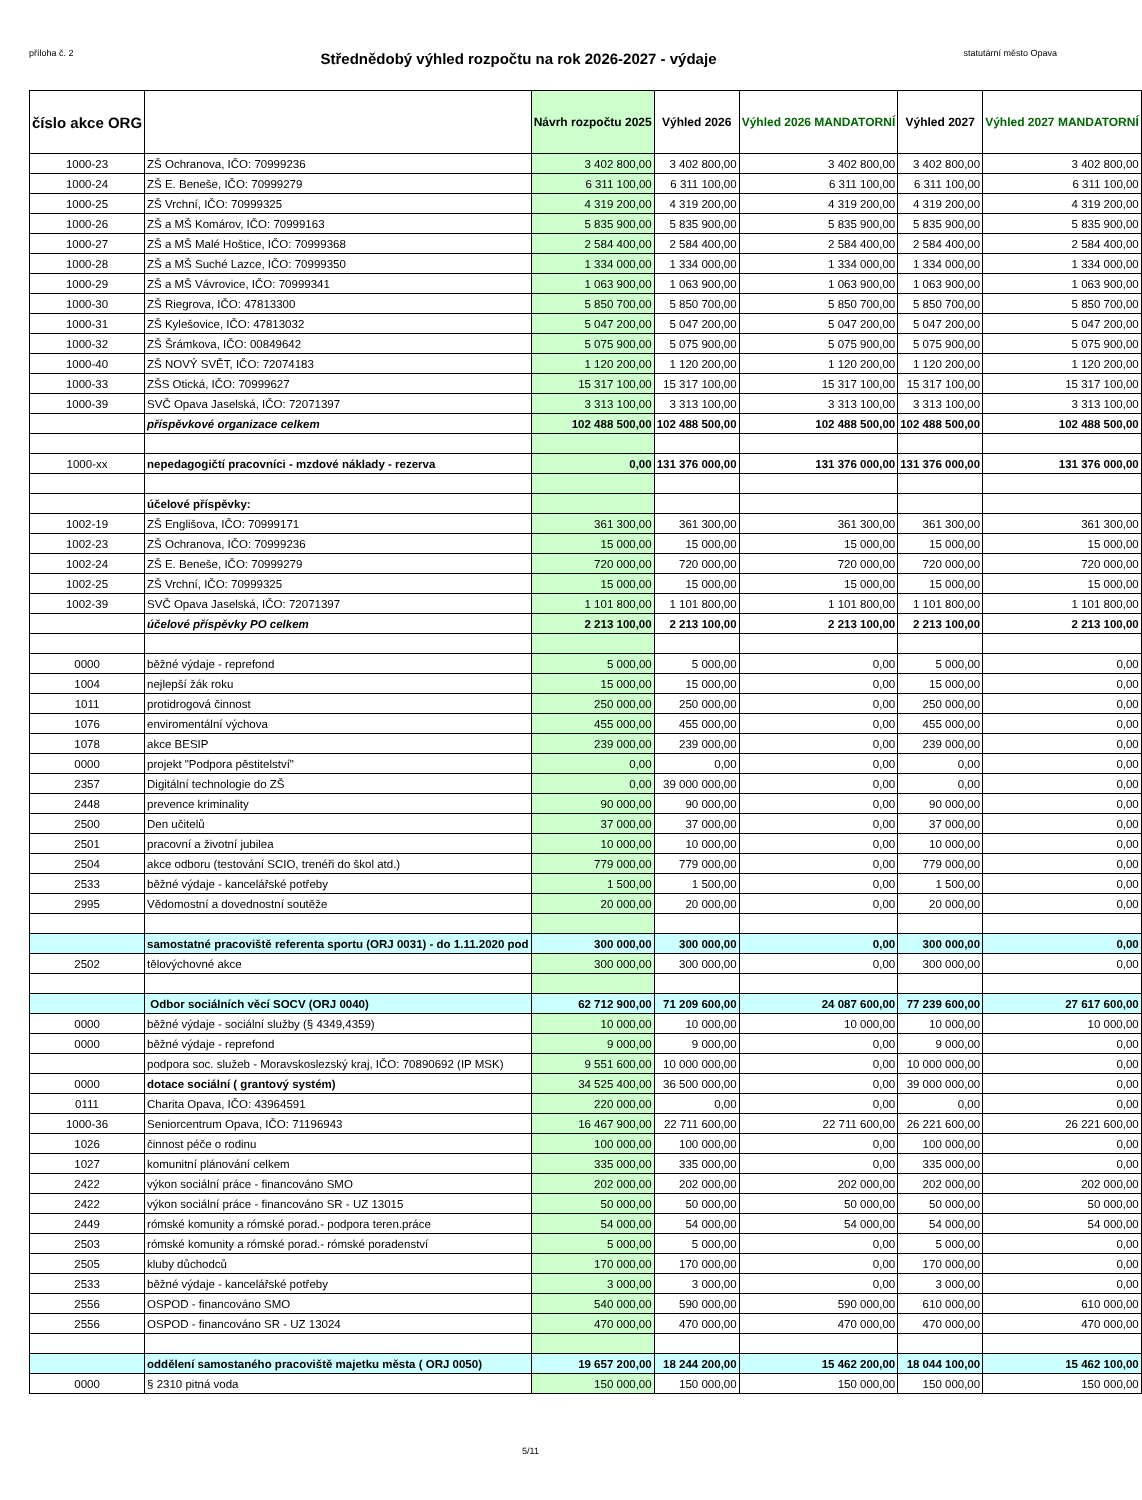příloha č. 2 Střednědobý výhled rozpočtu na rok 2026-2027 - výdaje statutární město Opava
| číslo akce ORG | | Návrh rozpočtu 2025 | Výhled 2026 | Výhled 2026 MANDATORNÍ | Výhled 2027 | Výhled 2027 MANDATORNÍ |
| --- | --- | --- | --- | --- | --- | --- |
| 1000-23 | ZŠ Ochranova, IČO: 70999236 | 3 402 800,00 | 3 402 800,00 | 3 402 800,00 | 3 402 800,00 | 3 402 800,00 |
| 1000-24 | ZŠ E. Beneše, IČO: 70999279 | 6 311 100,00 | 6 311 100,00 | 6 311 100,00 | 6 311 100,00 | 6 311 100,00 |
| 1000-25 | ZŠ Vrchní, IČO: 70999325 | 4 319 200,00 | 4 319 200,00 | 4 319 200,00 | 4 319 200,00 | 4 319 200,00 |
| 1000-26 | ZŠ a MŠ Komárov, IČO: 70999163 | 5 835 900,00 | 5 835 900,00 | 5 835 900,00 | 5 835 900,00 | 5 835 900,00 |
| 1000-27 | ZŠ a MŠ Malé Hoštice, IČO: 70999368 | 2 584 400,00 | 2 584 400,00 | 2 584 400,00 | 2 584 400,00 | 2 584 400,00 |
| 1000-28 | ZŠ a MŠ Suché Lazce, IČO: 70999350 | 1 334 000,00 | 1 334 000,00 | 1 334 000,00 | 1 334 000,00 | 1 334 000,00 |
| 1000-29 | ZŠ a MŠ Vávrovice, IČO: 70999341 | 1 063 900,00 | 1 063 900,00 | 1 063 900,00 | 1 063 900,00 | 1 063 900,00 |
| 1000-30 | ZŠ Riegrova, IČO: 47813300 | 5 850 700,00 | 5 850 700,00 | 5 850 700,00 | 5 850 700,00 | 5 850 700,00 |
| 1000-31 | ZŠ Kylešovice, IČO: 47813032 | 5 047 200,00 | 5 047 200,00 | 5 047 200,00 | 5 047 200,00 | 5 047 200,00 |
| 1000-32 | ZŠ Šrámkova, IČO: 00849642 | 5 075 900,00 | 5 075 900,00 | 5 075 900,00 | 5 075 900,00 | 5 075 900,00 |
| 1000-40 | ZŠ NOVÝ SVĚT, IČO: 72074183 | 1 120 200,00 | 1 120 200,00 | 1 120 200,00 | 1 120 200,00 | 1 120 200,00 |
| 1000-33 | ZŠS Otická, IČO: 70999627 | 15 317 100,00 | 15 317 100,00 | 15 317 100,00 | 15 317 100,00 | 15 317 100,00 |
| 1000-39 | SVČ Opava Jaselská, IČO: 72071397 | 3 313 100,00 | 3 313 100,00 | 3 313 100,00 | 3 313 100,00 | 3 313 100,00 |
| | příspěvkové organizace celkem | 102 488 500,00 | 102 488 500,00 | 102 488 500,00 | 102 488 500,00 | 102 488 500,00 |
| 1000-xx | nepedagogičtí pracovníci - mzdové náklady - rezerva | 0,00 | 131 376 000,00 | 131 376 000,00 | 131 376 000,00 | 131 376 000,00 |
| | účelové příspěvky: | | | | | |
| 1002-19 | ZŠ Englišova, IČO: 70999171 | 361 300,00 | 361 300,00 | 361 300,00 | 361 300,00 | 361 300,00 |
| 1002-23 | ZŠ Ochranova, IČO: 70999236 | 15 000,00 | 15 000,00 | 15 000,00 | 15 000,00 | 15 000,00 |
| 1002-24 | ZŠ E. Beneše, IČO: 70999279 | 720 000,00 | 720 000,00 | 720 000,00 | 720 000,00 | 720 000,00 |
| 1002-25 | ZŠ Vrchní, IČO: 70999325 | 15 000,00 | 15 000,00 | 15 000,00 | 15 000,00 | 15 000,00 |
| 1002-39 | SVČ Opava Jaselská, IČO: 72071397 | 1 101 800,00 | 1 101 800,00 | 1 101 800,00 | 1 101 800,00 | 1 101 800,00 |
| | účelové příspěvky PO celkem | 2 213 100,00 | 2 213 100,00 | 2 213 100,00 | 2 213 100,00 | 2 213 100,00 |
| 0000 | běžné výdaje - reprefond | 5 000,00 | 5 000,00 | 0,00 | 5 000,00 | 0,00 |
| 1004 | nejlepší žák roku | 15 000,00 | 15 000,00 | 0,00 | 15 000,00 | 0,00 |
| 1011 | protidrogová činnost | 250 000,00 | 250 000,00 | 0,00 | 250 000,00 | 0,00 |
| 1076 | enviromentální výchova | 455 000,00 | 455 000,00 | 0,00 | 455 000,00 | 0,00 |
| 1078 | akce BESIP | 239 000,00 | 239 000,00 | 0,00 | 239 000,00 | 0,00 |
| 0000 | projekt "Podpora pěstitelství" | 0,00 | 0,00 | 0,00 | 0,00 | 0,00 |
| 2357 | Digitální technologie do ZŠ | 0,00 | 39 000 000,00 | 0,00 | 0,00 | 0,00 |
| 2448 | prevence kriminality | 90 000,00 | 90 000,00 | 0,00 | 90 000,00 | 0,00 |
| 2500 | Den učitelů | 37 000,00 | 37 000,00 | 0,00 | 37 000,00 | 0,00 |
| 2501 | pracovní a životní jubilea | 10 000,00 | 10 000,00 | 0,00 | 10 000,00 | 0,00 |
| 2504 | akce odboru (testování SCIO, trenéři do škol atd.) | 779 000,00 | 779 000,00 | 0,00 | 779 000,00 | 0,00 |
| 2533 | běžné výdaje - kancelářské potřeby | 1 500,00 | 1 500,00 | 0,00 | 1 500,00 | 0,00 |
| 2995 | Vědomostní a dovednostní soutěže | 20 000,00 | 20 000,00 | 0,00 | 20 000,00 | 0,00 |
| | samostatné pracoviště referenta sportu (ORJ 0031) - do 1.11.2020 pod | 300 000,00 | 300 000,00 | 0,00 | 300 000,00 | 0,00 |
| 2502 | tělovýchovné akce | 300 000,00 | 300 000,00 | 0,00 | 300 000,00 | 0,00 |
| | Odbor sociálních věcí SOCV (ORJ 0040) | 62 712 900,00 | 71 209 600,00 | 24 087 600,00 | 77 239 600,00 | 27 617 600,00 |
| 0000 | běžné výdaje - sociální služby (§ 4349,4359) | 10 000,00 | 10 000,00 | 10 000,00 | 10 000,00 | 10 000,00 |
| 0000 | běžné výdaje - reprefond | 9 000,00 | 9 000,00 | 0,00 | 9 000,00 | 0,00 |
| | podpora soc. služeb - Moravskoslezský kraj, IČO: 70890692 (IP MSK) | 9 551 600,00 | 10 000 000,00 | 0,00 | 10 000 000,00 | 0,00 |
| 0000 | dotace sociální ( grantový systém) | 34 525 400,00 | 36 500 000,00 | 0,00 | 39 000 000,00 | 0,00 |
| 0111 | Charita Opava, IČO: 43964591 | 220 000,00 | 0,00 | 0,00 | 0,00 | 0,00 |
| 1000-36 | Seniorcentrum Opava, IČO: 71196943 | 16 467 900,00 | 22 711 600,00 | 22 711 600,00 | 26 221 600,00 | 26 221 600,00 |
| 1026 | činnost péče o rodinu | 100 000,00 | 100 000,00 | 0,00 | 100 000,00 | 0,00 |
| 1027 | komunitní plánování celkem | 335 000,00 | 335 000,00 | 0,00 | 335 000,00 | 0,00 |
| 2422 | výkon sociální práce - financováno SMO | 202 000,00 | 202 000,00 | 202 000,00 | 202 000,00 | 202 000,00 |
| 2422 | výkon sociální práce - financováno SR - UZ 13015 | 50 000,00 | 50 000,00 | 50 000,00 | 50 000,00 | 50 000,00 |
| 2449 | rómské komunity a rómské porad.- podpora teren.práce | 54 000,00 | 54 000,00 | 54 000,00 | 54 000,00 | 54 000,00 |
| 2503 | rómské komunity a rómské porad.- rómské poradenství | 5 000,00 | 5 000,00 | 0,00 | 5 000,00 | 0,00 |
| 2505 | kluby důchodců | 170 000,00 | 170 000,00 | 0,00 | 170 000,00 | 0,00 |
| 2533 | běžné výdaje - kancelářské potřeby | 3 000,00 | 3 000,00 | 0,00 | 3 000,00 | 0,00 |
| 2556 | OSPOD - financováno SMO | 540 000,00 | 590 000,00 | 590 000,00 | 610 000,00 | 610 000,00 |
| 2556 | OSPOD - financováno SR - UZ 13024 | 470 000,00 | 470 000,00 | 470 000,00 | 470 000,00 | 470 000,00 |
| | oddělení samostaného pracoviště majetku města ( ORJ 0050) | 19 657 200,00 | 18 244 200,00 | 15 462 200,00 | 18 044 100,00 | 15 462 100,00 |
| 0000 | § 2310 pitná voda | 150 000,00 | 150 000,00 | 150 000,00 | 150 000,00 | 150 000,00 |
5/11